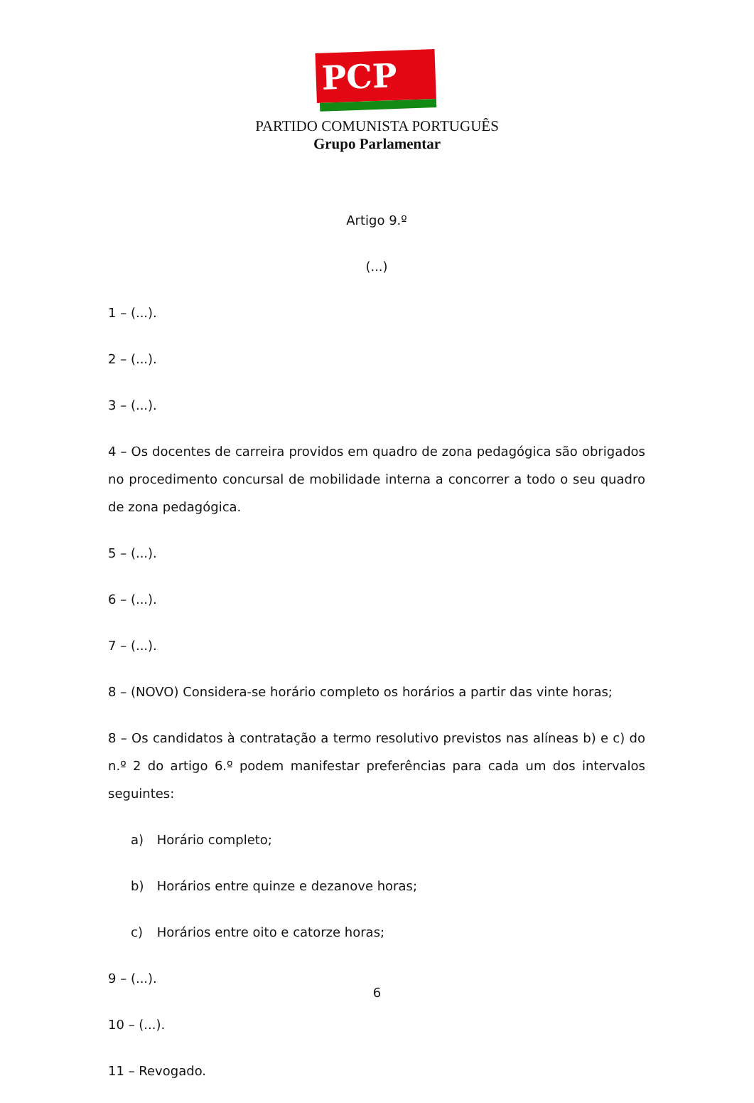PCP ☆☭
PARTIDO COMUNISTA PORTUGUÊS
Grupo Parlamentar
Artigo 9.º
(...)
1 – (...).
2 – (...).
3 – (...).
4 – Os docentes de carreira providos em quadro de zona pedagógica são obrigados no procedimento concursal de mobilidade interna a concorrer a todo o seu quadro de zona pedagógica.
5 – (...).
6 – (...).
7 – (...).
8 – (NOVO) Considera-se horário completo os horários a partir das vinte horas;
8 – Os candidatos à contratação a termo resolutivo previstos nas alíneas b) e c) do n.º 2 do artigo 6.º podem manifestar preferências para cada um dos intervalos seguintes:
a) Horário completo;
b) Horários entre quinze e dezanove horas;
c) Horários entre oito e catorze horas;
9 – (...).
10 – (...).
11 – Revogado.
6